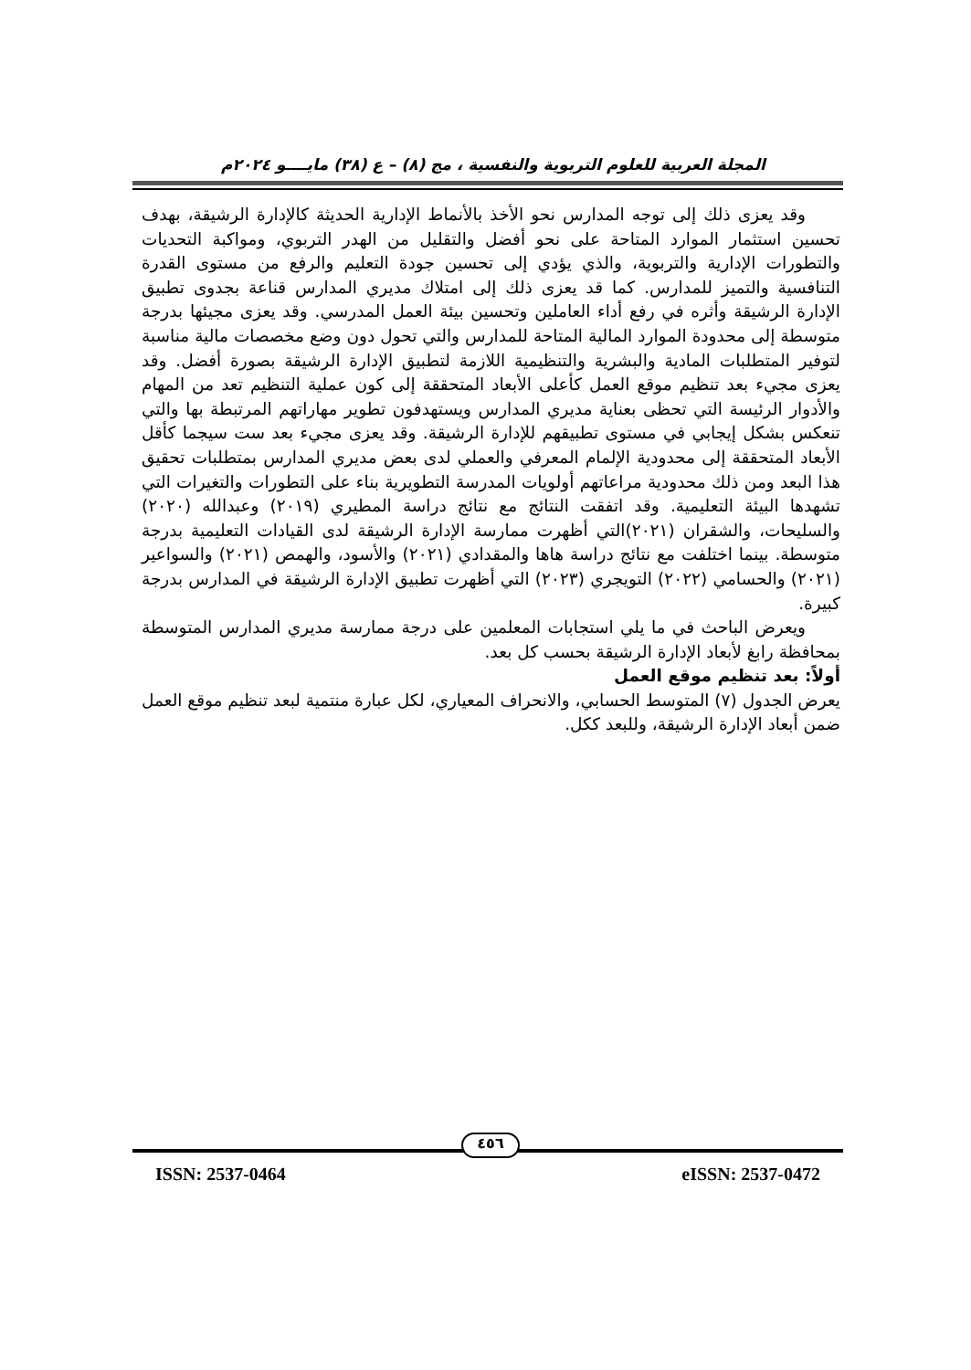المجلة العربية للعلوم التربوية والنفسية ، مج (٨) – ع (٣٨) مايــــو ٢٠٢٤م
وقد يعزى ذلك إلى توجه المدارس نحو الأخذ بالأنماط الإدارية الحديثة كالإدارة الرشيقة، بهدف تحسين استثمار الموارد المتاحة على نحو أفضل والتقليل من الهدر التربوي، ومواكبة التحديات والتطورات الإدارية والتربوية، والذي يؤدي إلى تحسين جودة التعليم والرفع من مستوى القدرة التنافسية والتميز للمدارس. كما قد يعزى ذلك إلى امتلاك مديري المدارس قناعة بجدوى تطبيق الإدارة الرشيقة وأثره في رفع أداء العاملين وتحسين بيئة العمل المدرسي. وقد يعزى مجيئها بدرجة متوسطة إلى محدودة الموارد المالية المتاحة للمدارس والتي تحول دون وضع مخصصات مالية مناسبة لتوفير المتطلبات المادية والبشرية والتنظيمية اللازمة لتطبيق الإدارة الرشيقة بصورة أفضل. وقد يعزى مجيء بعد تنظيم موقع العمل كأعلى الأبعاد المتحققة إلى كون عملية التنظيم تعد من المهام والأدوار الرئيسة التي تحظى بعناية مديري المدارس ويستهدفون تطوير مهاراتهم المرتبطة بها والتي تنعكس بشكل إيجابي في مستوى تطبيقهم للإدارة الرشيقة. وقد يعزى مجيء بعد ست سيجما كأقل الأبعاد المتحققة إلى محدودية الإلمام المعرفي والعملي لدى بعض مديري المدارس بمتطلبات تحقيق هذا البعد ومن ذلك محدودية مراعاتهم أولويات المدرسة التطويرية بناء على التطورات والتغيرات التي تشهدها البيئة التعليمية. وقد اتفقت النتائج مع نتائج دراسة المطيري (٢٠١٩) وعبدالله (٢٠٢٠) والسليحات، والشقران (٢٠٢١)التي أظهرت ممارسة الإدارة الرشيقة لدى القيادات التعليمية بدرجة متوسطة. بينما اختلفت مع نتائج دراسة هاها والمقدادي (٢٠٢١) والأسود، والهمص (٢٠٢١) والسواعير (٢٠٢١) والحسامي (٢٠٢٢) التويجري (٢٠٢٣) التي أظهرت تطبيق الإدارة الرشيقة في المدارس بدرجة كبيرة.
ويعرض الباحث في ما يلي استجابات المعلمين على درجة ممارسة مديري المدارس المتوسطة بمحافظة رابغ لأبعاد الإدارة الرشيقة بحسب كل بعد.
أولاً: بعد تنظيم موقع العمل
يعرض الجدول (٧) المتوسط الحسابي، والانحراف المعياري، لكل عبارة منتمية لبعد تنظيم موقع العمل ضمن أبعاد الإدارة الرشيقة، وللبعد ككل.
٤٥٦
ISSN: 2537-0464 eISSN: 2537-0472